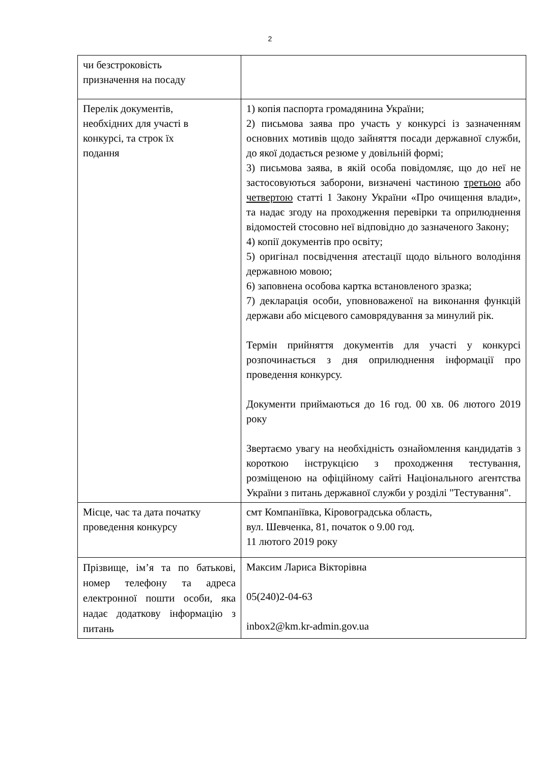2
| чи безстроковість призначення на посаду | |
| Перелік документів, необхідних для участі в конкурсі, та строк їх подання | 1) копія паспорта громадянина України; 2) письмова заява про участь у конкурсі із зазначенням основних мотивів щодо зайняття посади державної служби, до якої додається резюме у довільній формі; 3) письмова заява, в якій особа повідомляє, що до неї не застосовуються заборони, визначені частиною третьою або четвертою статті 1 Закону України «Про очищення влади», та надає згоду на проходження перевірки та оприлюднення відомостей стосовно неї відповідно до зазначеного Закону; 4) копії документів про освіту; 5) оригінал посвідчення атестації щодо вільного володіння державною мовою; 6) заповнена особова картка встановленого зразка; 7) декларація особи, уповноваженої на виконання функцій держави або місцевого самоврядування за минулий рік. Термін прийняття документів для участі у конкурсі розпочинається з дня оприлюднення інформації про проведення конкурсу. Документи приймаються до 16 год. 00 хв. 06 лютого 2019 року Звертаємо увагу на необхідність ознайомлення кандидатів з короткою інструкцією з проходження тестування, розміщеною на офіційному сайті Національного агентства України з питань державної служби у розділі "Тестування". |
| Місце, час та дата початку проведення конкурсу | смт Компаніївка, Кіровоградська область, вул. Шевченка, 81, початок о 9.00 год. 11 лютого 2019 року |
| Прізвище, ім’я та по батькові, номер телефону та адреса електронної пошти особи, яка надає додаткову інформацію з питань | Максим Лариса Вікторівна 05(240)2-04-63 inbox2@km.kr-admin.gov.ua |